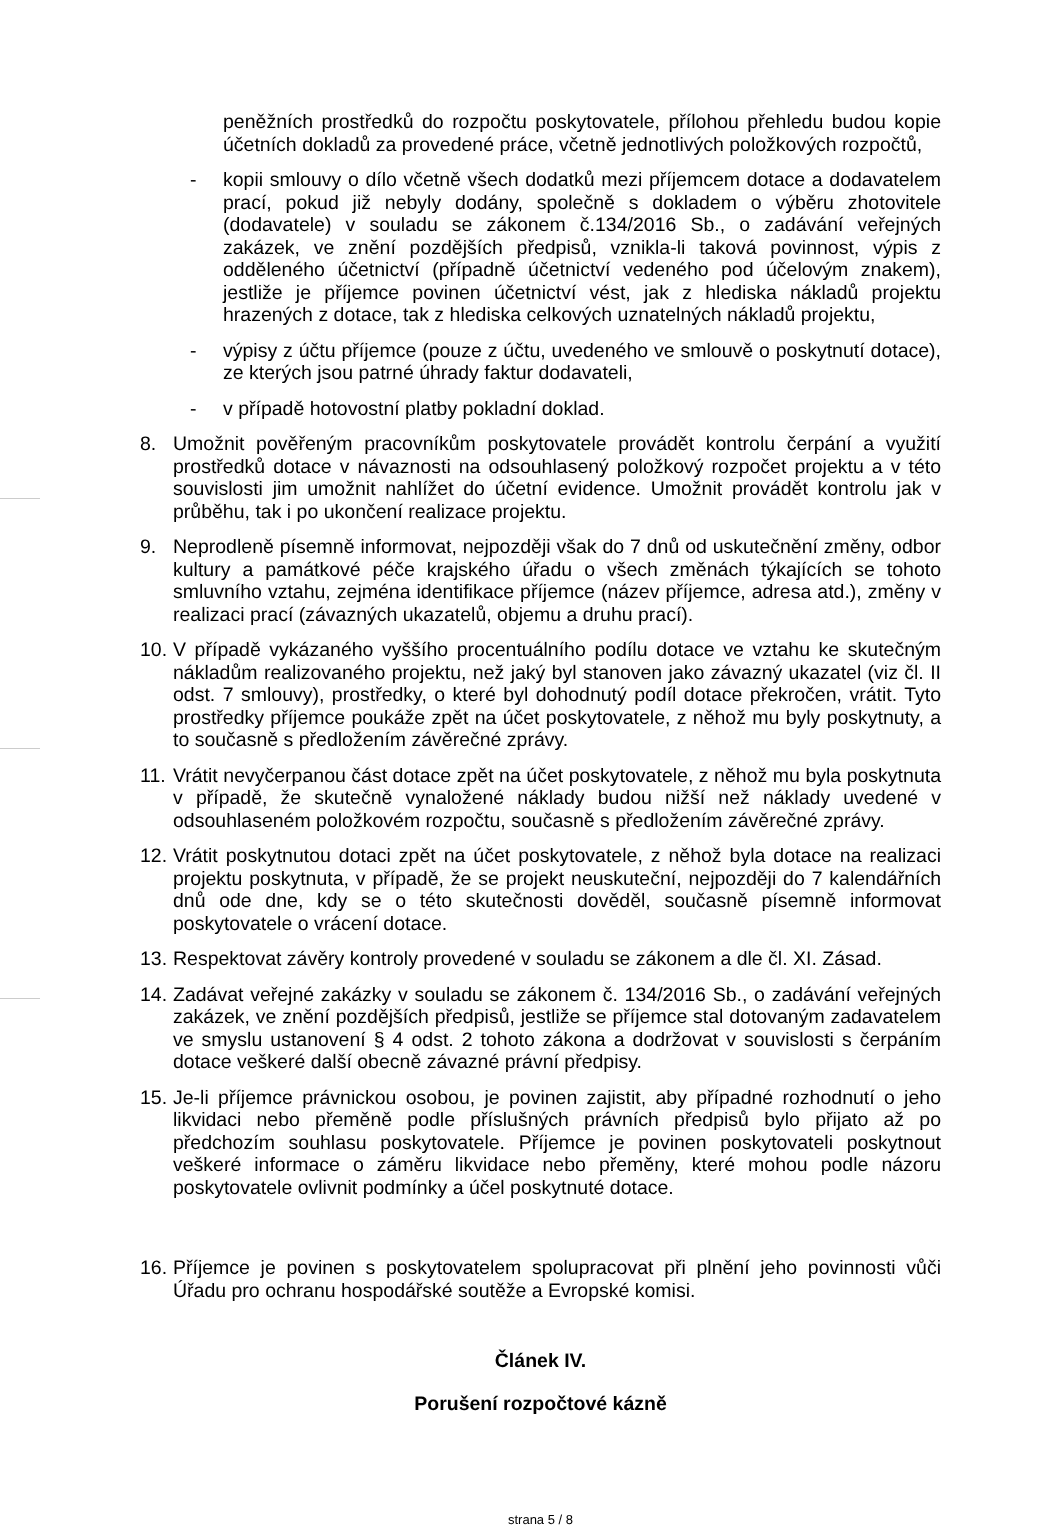peněžních prostředků do rozpočtu poskytovatele, přílohou přehledu budou kopie účetních dokladů za provedené práce, včetně jednotlivých položkových rozpočtů,
- kopii smlouvy o dílo včetně všech dodatků mezi příjemcem dotace a dodavatelem prací, pokud již nebyly dodány, společně s dokladem o výběru zhotovitele (dodavatele) v souladu se zákonem č.134/2016 Sb., o zadávání veřejných zakázek, ve znění pozdějších předpisů, vznikla-li taková povinnost, výpis z odděleného účetnictví (případně účetnictví vedeného pod účelovým znakem), jestliže je příjemce povinen účetnictví vést, jak z hlediska nákladů projektu hrazených z dotace, tak z hlediska celkových uznatelných nákladů projektu,
- výpisy z účtu příjemce (pouze z účtu, uvedeného ve smlouvě o poskytnutí dotace), ze kterých jsou patrné úhrady faktur dodavateli,
- v případě hotovostní platby pokladní doklad.
8. Umožnit pověřeným pracovníkům poskytovatele provádět kontrolu čerpání a využití prostředků dotace v návaznosti na odsouhlasený položkový rozpočet projektu a v této souvislosti jim umožnit nahlížet do účetní evidence. Umožnit provádět kontrolu jak v průběhu, tak i po ukončení realizace projektu.
9. Neprodleně písemně informovat, nejpozději však do 7 dnů od uskutečnění změny, odbor kultury a památkové péče krajského úřadu o všech změnách týkajících se tohoto smluvního vztahu, zejména identifikace příjemce (název příjemce, adresa atd.), změny v realizaci prací (závazných ukazatelů, objemu a druhu prací).
10.
V případě vykázaného vyššího procentuálního podílu dotace ve vztahu ke skutečným nákladům realizovaného projektu, než jaký byl stanoven jako závazný ukazatel (viz čl. II odst. 7 smlouvy), prostředky, o které byl dohodnutý podíl dotace překročen, vrátit. Tyto prostředky příjemce poukáže zpět na účet poskytovatele, z něhož mu byly poskytnuty, a to současně s předložením závěrečné zprávy.
11.
Vrátit nevyčerpanou část dotace zpět na účet poskytovatele, z něhož mu byla poskytnuta v případě, že skutečně vynaložené náklady budou nižší než náklady uvedené v odsouhlaseném položkovém rozpočtu, současně s předložením závěrečné zprávy.
12.
Vrátit poskytnutou dotaci zpět na účet poskytovatele, z něhož byla dotace na realizaci projektu poskytnuta, v případě, že se projekt neuskuteční, nejpozději do 7 kalendářních dnů ode dne, kdy se o této skutečnosti dověděl, současně písemně informovat poskytovatele o vrácení dotace.
13.
Respektovat závěry kontroly provedené v souladu se zákonem a dle čl. XI. Zásad.
14.
Zadávat veřejné zakázky v souladu se zákonem č. 134/2016 Sb., o zadávání veřejných zakázek, ve znění pozdějších předpisů, jestliže se příjemce stal dotovaným zadavatelem ve smyslu ustanovení § 4 odst. 2 tohoto zákona a dodržovat v souvislosti s čerpáním dotace veškeré další obecně závazné právní předpisy.
15.
Je-li příjemce právnickou osobou, je povinen zajistit, aby případné rozhodnutí o jeho likvidaci nebo přeměně podle příslušných právních předpisů bylo přijato až po předchozím souhlasu poskytovatele. Příjemce je povinen poskytovateli poskytnout veškeré informace o záměru likvidace nebo přeměny, které mohou podle názoru poskytovatele ovlivnit podmínky a účel poskytnuté dotace.
16.
Příjemce je povinen s poskytovatelem spolupracovat při plnění jeho povinnosti vůči Úřadu pro ochranu hospodářské soutěže a Evropské komisi.
Článek IV.
Porušení rozpočtové kázně
strana 5 / 8